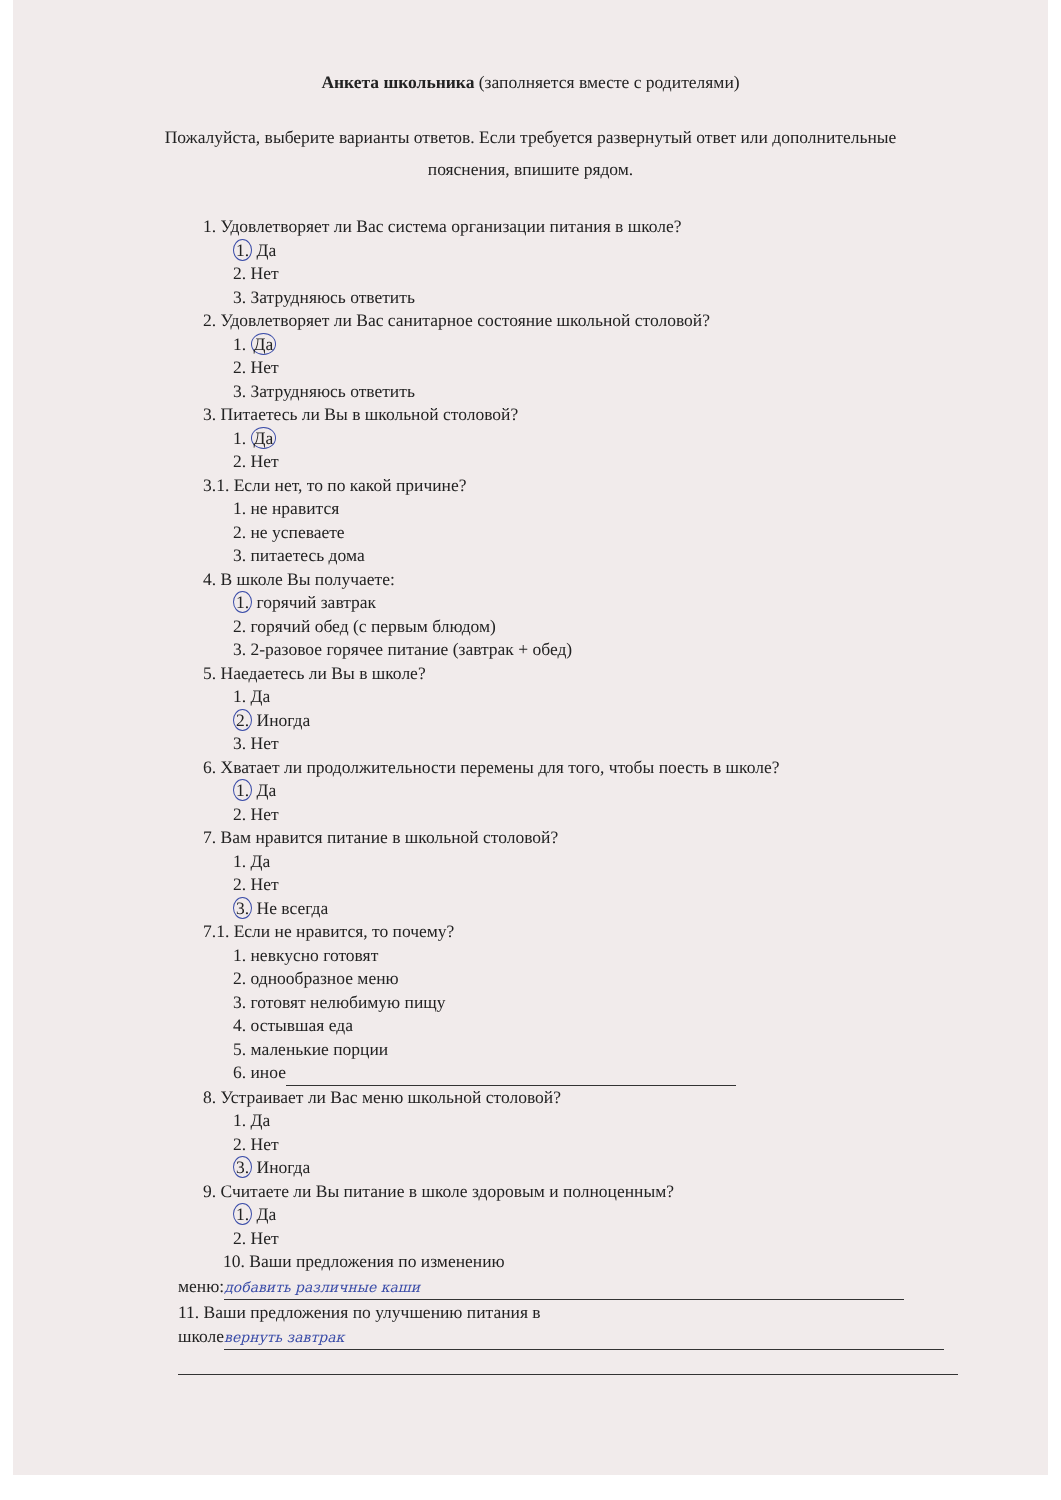Анкета школьника (заполняется вместе с родителями)
Пожалуйста, выберите варианты ответов. Если требуется развернутый ответ или дополнительные пояснения, впишите рядом.
1. Удовлетворяет ли Вас система организации питания в школе?
1. Да
2. Нет
3. Затрудняюсь ответить
2. Удовлетворяет ли Вас санитарное состояние школьной столовой?
1. Да
2. Нет
3. Затрудняюсь ответить
3. Питаетесь ли Вы в школьной столовой?
1. Да
2. Нет
3.1. Если нет, то по какой причине?
1. не нравится
2. не успеваете
3. питаетесь дома
4. В школе Вы получаете:
1. горячий завтрак
2. горячий обед (с первым блюдом)
3. 2-разовое горячее питание (завтрак + обед)
5. Наедаетесь ли Вы в школе?
1. Да
2. Иногда
3. Нет
6. Хватает ли продолжительности перемены для того, чтобы поесть в школе?
1. Да
2. Нет
7. Вам нравится питание в школьной столовой?
1. Да
2. Нет
3. Не всегда
7.1. Если не нравится, то почему?
1. невкусно готовят
2. однообразное меню
3. готовят нелюбимую пищу
4. остывшая еда
5. маленькие порции
6. иное
8. Устраивает ли Вас меню школьной столовой?
1. Да
2. Нет
3. Иногда
9. Считаете ли Вы питание в школе здоровым и полноценным?
1. Да
2. Нет
10. Ваши предложения по изменению
меню: добавить различные каши
11. Ваши предложения по улучшению питания в
школе вернуть завтрак